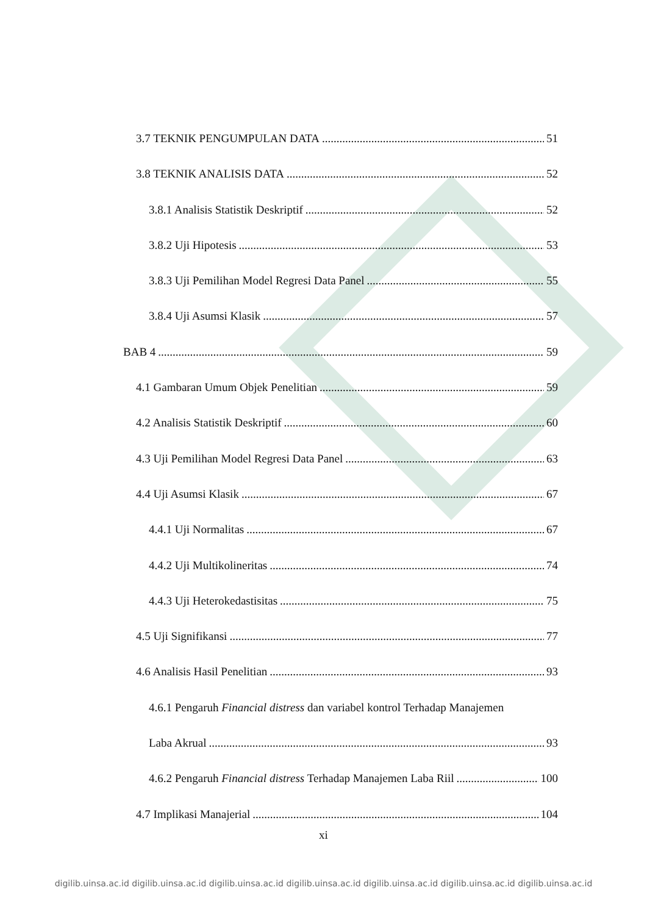3.7 TEKNIK PENGUMPULAN DATA 51
3.8 TEKNIK ANALISIS DATA 52
3.8.1 Analisis Statistik Deskriptif 52
3.8.2 Uji Hipotesis 53
3.8.3 Uji Pemilihan Model Regresi Data Panel 55
3.8.4 Uji Asumsi Klasik 57
BAB 4 59
4.1 Gambaran Umum Objek Penelitian 59
4.2 Analisis Statistik Deskriptif 60
4.3 Uji Pemilihan Model Regresi Data Panel 63
4.4 Uji Asumsi Klasik 67
4.4.1 Uji Normalitas 67
4.4.2 Uji Multikolineritas 74
4.4.3 Uji Heterokedastisitas 75
4.5 Uji Signifikansi 77
4.6 Analisis Hasil Penelitian 93
4.6.1 Pengaruh Financial distress dan variabel kontrol Terhadap Manajemen
Laba Akrual 93
4.6.2 Pengaruh Financial distress Terhadap Manajemen Laba Riil 100
4.7 Implikasi Manajerial 104
xi
digilib.uinsa.ac.id digilib.uinsa.ac.id digilib.uinsa.ac.id digilib.uinsa.ac.id digilib.uinsa.ac.id digilib.uinsa.ac.id digilib.uinsa.ac.id